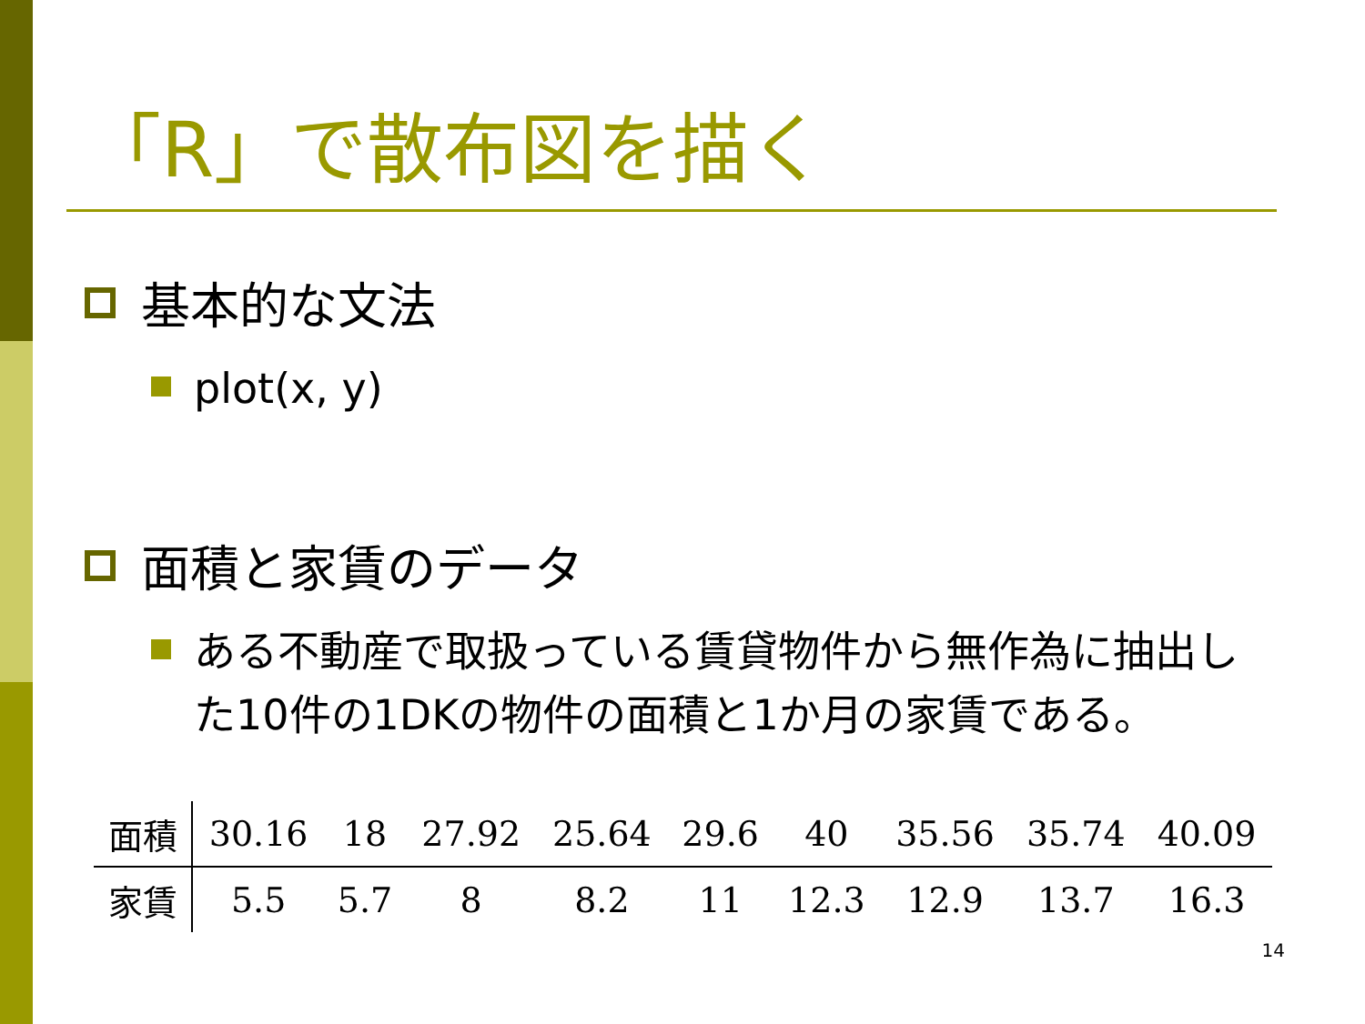「R」で散布図を描く
基本的な文法
plot(x, y)
面積と家賃のデータ
ある不動産で取扱っている賃貸物件から無作為に抽出した10件の1DKの物件の面積と1か月の家賃である。
| 面積 | 30.16 | 18 | 27.92 | 25.64 | 29.6 | 40 | 35.56 | 35.74 | 40.09 |
| 家賃 | 5.5 | 5.7 | 8 | 8.2 | 11 | 12.3 | 12.9 | 13.7 | 16.3 |
14